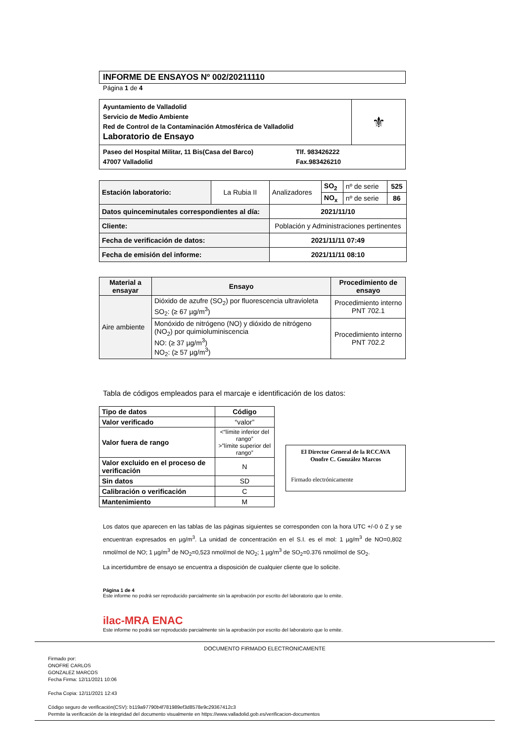INFORME DE ENSAYOS Nº 002/20211110
Página 1 de 4
| Ayuntamiento de Valladolid Servicio de Medio Ambiente Red de Control de la Contaminación Atmosférica de Valladolid Laboratorio de Ensayo | ⚜ |
| Paseo del Hospital Militar, 11 Bis(Casa del Barco) 47007 Valladolid Tlf. 983426222 Fax.983426210 | |
| Estación laboratorio: | La Rubia II | Analizadores | SO<sub>2</sub> | nº de serie | 525 |
| | | | NO<sub>x</sub> | nº de serie | 86 |
| Datos quinceminutales correspondientes al día: | | 2021/11/10 | | | |
| Cliente: | | Población y Administraciones pertinentes | | | |
| Fecha de verificación de datos: | | 2021/11/11 07:49 | | | |
| Fecha de emisión del informe: | | 2021/11/11 08:10 | | | |
| Material a ensayar | Ensayo | Procedimiento de ensayo |
| --- | --- | --- |
| Aire ambiente | Dióxido de azufre (SO<sub>2</sub>) por fluorescencia ultravioleta SO<sub>2</sub>: (≥ 67 µg/m<sup>3</sup>) | Procedimiento interno PNT 702.1 |
| | Monóxido de nitrógeno (NO) y dióxido de nitrógeno (NO<sub>2</sub>) por quimioluminiscencia NO: (≥ 37 µg/m<sup>3</sup>) NO<sub>2</sub>: (≥ 57 µg/m<sup>3</sup>) | Procedimiento interno PNT 702.2 |
Tabla de códigos empleados para el marcaje e identificación de los datos:
| Tipo de datos | Código |
| --- | --- |
| Valor verificado | “valor” |
| Valor fuera de rango | <“límite inferior del rango” >”límite superior del rango” |
| Valor excluido en el proceso de verificación | N |
| Sin datos | SD |
| Calibración o verificación | C |
| Mantenimiento | M |
El Director General de la RCCAVA
Onofre C. González Marcos
Firmado electrónicamente
Los datos que aparecen en las tablas de las páginas siguientes se corresponden con la hora UTC +/-0 ó Z y se encuentran expresados en µg/m<sup>3</sup>. La unidad de concentración en el S.I. es el mol: 1 µg/m<sup>3</sup> de NO=0,802 nmol/mol de NO; 1 µg/m<sup>3</sup> de NO<sub>2</sub>=0,523 nmol/mol de NO<sub>2</sub>; 1 µg/m<sup>3</sup> de SO<sub>2</sub>=0.376 nmol/mol de SO<sub>2</sub>.
La incertidumbre de ensayo se encuentra a disposición de cualquier cliente que lo solicite.
Página 1 de 4
Este informe no podrá ser reproducido parcialmente sin la aprobación por escrito del laboratorio que lo emite.
ilac-MRA ENAC
Este informe no podrá ser reproducido parcialmente sin la aprobación por escrito del laboratorio que lo emite.
DOCUMENTO FIRMADO ELECTRONICAMENTE
Firmado por:
ONOFRE CARLOS
GONZALEZ MARCOS
Fecha Firma: 12/11/2021 10:06
Fecha Copia: 12/11/2021 12:43
Código seguro de verificación(CSV): b119a97790b4f781989ef3d8578e9c29367412c3
Permite la verificación de la integridad del documento visualmente en https://www.valladolid.gob.es/verificacion-documentos